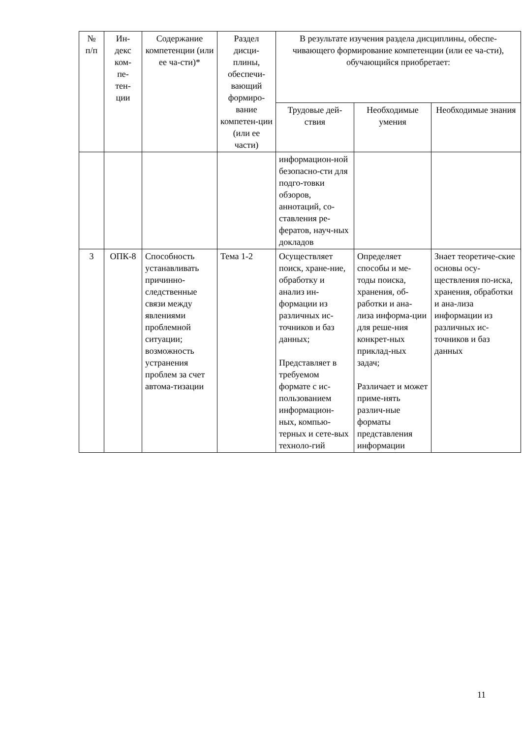| № п/п | Ин- декс ком- пе- тен- ции | Содержание компетенции (или ее ча-сти)* | Раздел дисци-плины, обеспечи-вающий формиро-вание компетен-ции (или ее части) | В результате изучения раздела дисциплины, обеспе-чивающего формирование компетенции (или ее ча-сти), обучающийся приобретает: | | |
| --- | --- | --- | --- | --- | --- | --- |
| | | | | Трудовые дей-ствия | Необходимые умения | Необходимые знания |
| | | | | информацион-ной безопасно-сти для подго-товки обзоров, аннотаций, со-ставления ре-фератов, науч-ных докладов | | |
| 3 | ОПК-8 | Способность устанавливать причинно-следственные связи между явлениями проблемной ситуации; возможность устранения проблем за счет автома-тизации | Тема 1-2 | Осуществляет поиск, хране-ние, обработку и анализ ин-формации из различных ис-точников и баз данных; Представляет в требуемом формате с ис-пользованием информацион-ных, компью-терных и сете-вых техноло-гий | Определяет способы и ме-тоды поиска, хранения, об-работки и ана-лиза информа-ции для реше-ния конкрет-ных приклад-ных задач; Различает и может приме-нять различ-ные форматы представления информации | Знает теоретиче-ские основы осу-ществления по-иска, хранения, обработки и ана-лиза информации из различных ис-точников и баз данных |
11